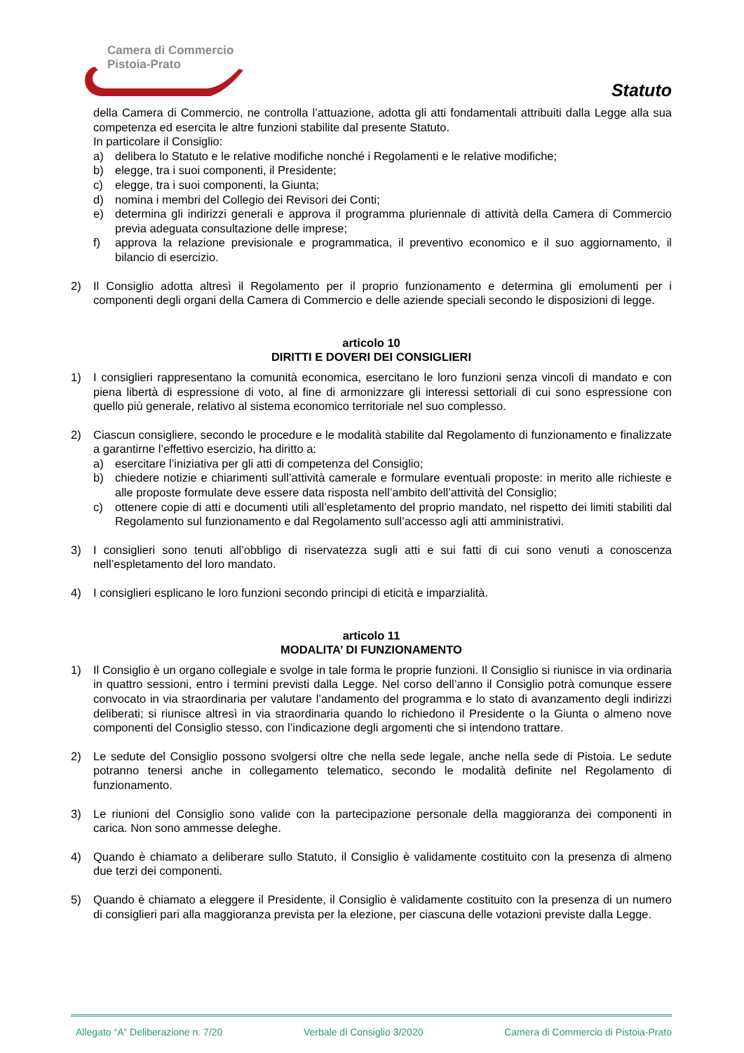Camera di Commercio
Pistoia-Prato
Statuto
della Camera di Commercio, ne controlla l’attuazione, adotta gli atti fondamentali attribuiti dalla Legge alla sua competenza ed esercita le altre funzioni stabilite dal presente Statuto.
In particolare il Consiglio:
a) delibera lo Statuto e le relative modifiche nonché i Regolamenti e le relative modifiche;
b) elegge, tra i suoi componenti, il Presidente;
c) elegge, tra i suoi componenti, la Giunta;
d) nomina i membri del Collegio dei Revisori dei Conti;
e) determina gli indirizzi generali e approva il programma pluriennale di attività della Camera di Commercio previa adeguata consultazione delle imprese;
f) approva la relazione previsionale e programmatica, il preventivo economico e il suo aggiornamento, il bilancio di esercizio.
2) Il Consiglio adotta altresì il Regolamento per il proprio funzionamento e determina gli emolumenti per i componenti degli organi della Camera di Commercio e delle aziende speciali secondo le disposizioni di legge.
articolo 10
DIRITTI E DOVERI DEI CONSIGLIERI
1) I consiglieri rappresentano la comunità economica, esercitano le loro funzioni senza vincoli di mandato e con piena libertà di espressione di voto, al fine di armonizzare gli interessi settoriali di cui sono espressione con quello più generale, relativo al sistema economico territoriale nel suo complesso.
2) Ciascun consigliere, secondo le procedure e le modalità stabilite dal Regolamento di funzionamento e finalizzate a garantirne l’effettivo esercizio, ha diritto a:
a) esercitare l’iniziativa per gli atti di competenza del Consiglio;
b) chiedere notizie e chiarimenti sull’attività camerale e formulare eventuali proposte: in merito alle richieste e alle proposte formulate deve essere data risposta nell’ambito dell’attività del Consiglio;
c) ottenere copie di atti e documenti utili all’espletamento del proprio mandato, nel rispetto dei limiti stabiliti dal Regolamento sul funzionamento e dal Regolamento sull’accesso agli atti amministrativi.
3) I consiglieri sono tenuti all’obbligo di riservatezza sugli atti e sui fatti di cui sono venuti a conoscenza nell’espletamento del loro mandato.
4) I consiglieri esplicano le loro funzioni secondo principi di eticità e imparzialità.
articolo 11
MODALITA’ DI FUNZIONAMENTO
1) Il Consiglio è un organo collegiale e svolge in tale forma le proprie funzioni. Il Consiglio si riunisce in via ordinaria in quattro sessioni, entro i termini previsti dalla Legge. Nel corso dell’anno il Consiglio potrà comunque essere convocato in via straordinaria per valutare l’andamento del programma e lo stato di avanzamento degli indirizzi deliberati; si riunisce altresì in via straordinaria quando lo richiedono il Presidente o la Giunta o almeno nove componenti del Consiglio stesso, con l’indicazione degli argomenti che si intendono trattare.
2) Le sedute del Consiglio possono svolgersi oltre che nella sede legale, anche nella sede di Pistoia. Le sedute potranno tenersi anche in collegamento telematico, secondo le modalità definite nel Regolamento di funzionamento.
3) Le riunioni del Consiglio sono valide con la partecipazione personale della maggioranza dei componenti in carica. Non sono ammesse deleghe.
4) Quando è chiamato a deliberare sullo Statuto, il Consiglio è validamente costituito con la presenza di almeno due terzi dei componenti.
5) Quando è chiamato a eleggere il Presidente, il Consiglio è validamente costituito con la presenza di un numero di consiglieri pari alla maggioranza prevista per la elezione, per ciascuna delle votazioni previste dalla Legge.
Allegato “A” Deliberazione n. 7/20 Verbale di Consiglio 3/2020 Camera di Commercio di Pistoia-Prato